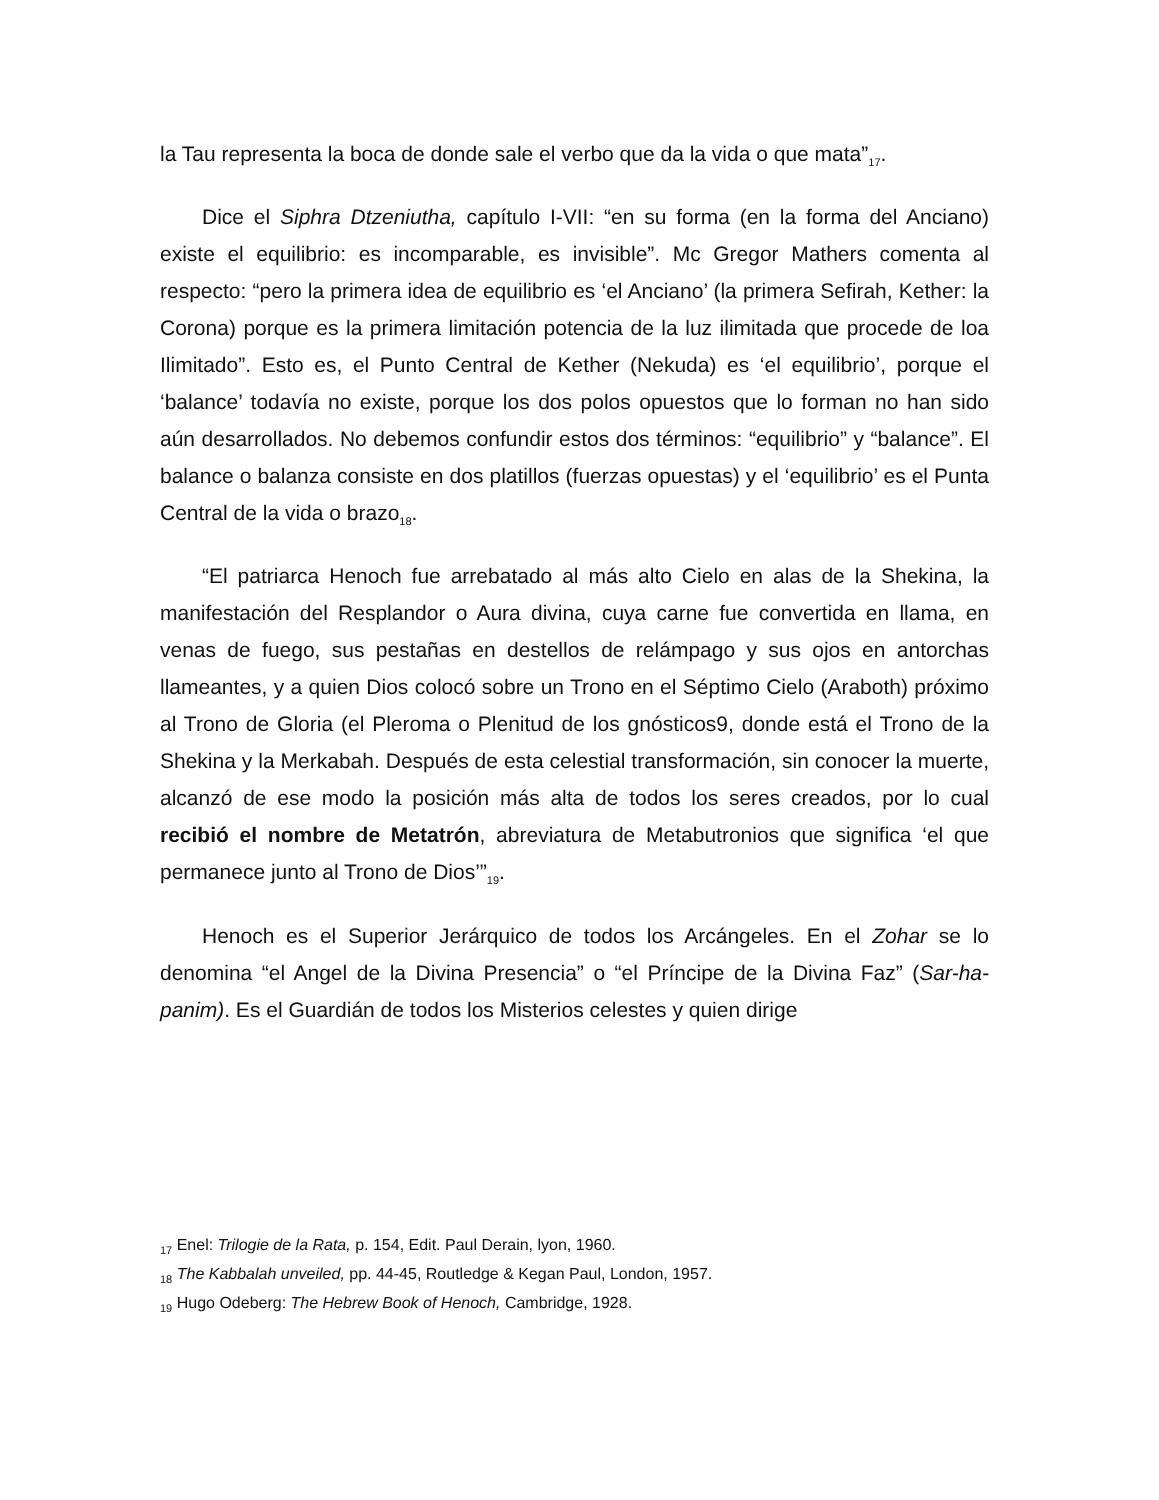la Tau representa la boca de donde sale el verbo que da la vida o que mata”<sub>17</sub>.
Dice el Siphra Dtzeniutha, capítulo I-VII: “en su forma (en la forma del Anciano) existe el equilibrio: es incomparable, es invisible”. Mc Gregor Mathers comenta al respecto: “pero la primera idea de equilibrio es ‘el Anciano’ (la primera Sefirah, Kether: la Corona) porque es la primera limitación potencia de la luz ilimitada que procede de loa Ilimitado”. Esto es, el Punto Central de Kether (Nekuda) es ‘el equilibrio’, porque el ‘balance’ todavía no existe, porque los dos polos opuestos que lo forman no han sido aún desarrollados. No debemos confundir estos dos términos: “equilibrio” y “balance”. El balance o balanza consiste en dos platillos (fuerzas opuestas) y el ‘equilibrio’ es el Punta Central de la vida o brazo<sub>18</sub>.
“El patriarca Henoch fue arrebatado al más alto Cielo en alas de la Shekina, la manifestación del Resplandor o Aura divina, cuya carne fue convertida en llama, en venas de fuego, sus pestañas en destellos de relámpago y sus ojos en antorchas llameantes, y a quien Dios colocó sobre un Trono en el Séptimo Cielo (Araboth) próximo al Trono de Gloria (el Pleroma o Plenitud de los gnósticos9, donde está el Trono de la Shekina y la Merkabah. Después de esta celestial transformación, sin conocer la muerte, alcanzó de ese modo la posición más alta de todos los seres creados, por lo cual recibió el nombre de Metatrón, abreviatura de Metabutronios que significa ‘el que permanece junto al Trono de Dios’”<sub>19</sub>.
Henoch es el Superior Jerárquico de todos los Arcángeles. En el Zohar se lo denomina “el Angel de la Divina Presencia” o “el Príncipe de la Divina Faz” (Sar-ha-panim). Es el Guardián de todos los Misterios celestes y quien dirige
<sub>17</sub> Enel: Trilogie de la Rata, p. 154, Edit. Paul Derain, lyon, 1960.
<sub>18</sub> The Kabbalah unveiled, pp. 44-45, Routledge & Kegan Paul, London, 1957.
<sub>19</sub> Hugo Odeberg: The Hebrew Book of Henoch, Cambridge, 1928.